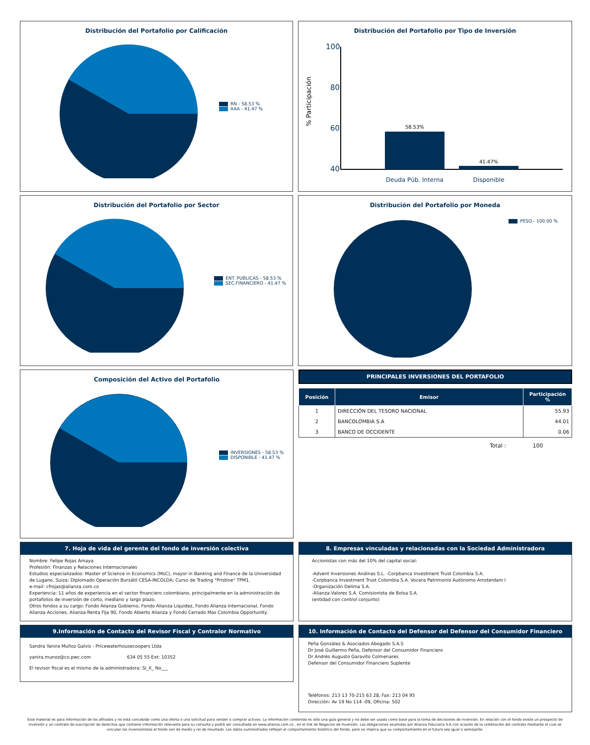Distribución del Portafolio por Calificación
RN - 58.53 %
AAA - 41.47 %
Distribución del Portafolio por Tipo de Inversión
% Participación
100
80
60
40
58.53%
41.47%
Deuda Púb. Interna
Disponible
Distribución del Portafolio por Sector
ENT. PUBLICAS - 58.53 %
SEC.FINANCIERO - 41.47 %
Distribución del Portafolio por Moneda
PESO - 100.00 %
Composición del Activo del Portafolio
INVERSIONES - 58.53 %
DISPONIBLE - 41.47 %
PRINCIPALES INVERSIONES DEL PORTAFOLIO
| Posición | Emisor | Participación % |
| --- | --- | --- |
| 1 | DIRECCIÓN DEL TESORO NACIONAL | 55.93 |
| 2 | BANCOLOMBIA S.A | 44.01 |
| 3 | BANCO DE OCCIDENTE | 0.06 |
Total : 100
7. Hoja de vida del gerente del fondo de inversión colectiva
Nombre: Felipe Rojas Amaya
Profesión: Finanzas y Relaciones Internacionales
Estudios especializados: Master of Science in Economics (MsC), mayor in Banking and Finance de la Universidad de Lugano, Suiza; Diplomado Operación Bursátil CESA-INCOLDA; Curso de Trading "Pristine" TPM1.
e-mail: cfrojas@alianza.com.co
Experiencia: 11 años de experiencia en el sector financiero colombiano, principalmente en la administración de portafolios de inversión de corto, mediano y largo plazo.
Otros fondos a su cargo: Fondo Alianza Gobierno, Fondo Alianza Liquidez, Fondo Alianza Internacional, Fondo Alianza Acciones, Alianza Renta Fija 90, Fondo Abierto Alianza y Fondo Cerrado Mas Colombia Opportunity.
8. Empresas vinculadas y relacionadas con la Sociedad Administradora
Accionistas con más del 10% del capital social:
-Advent Inversiones Andinas S.L. -Corpbanca Investment Trust Colombia S.A.
-Corpbanca Investment Trust Colombia S.A. Vocera Patrimonio Autónomo Amsterdam I
-Organización Delima S.A.
-Alianza Valores S.A. Comisionista de Bolsa S.A.
(entidad con control conjunto)
9.Información de Contacto del Revisor Fiscal y Contralor Normativo
Sandra Yanira Muñoz Galvis - Pricewaterhousecoopers Ltda
yanira.munoz@co.pwc.com 634 05 55 Ext: 10352
El revisor fiscal es el mismo de la administradora: Si_X_ No___
10. Información de Contacto del Defensor del Defensor del Consumidor Financiero
Peña González & Asociados Abogado S.A.S
Dr José Guillermo Peña, Defensor del Consumidor Financiero
Dr Andrés Augusto Garavito Colmenares
Defensor del Consumidor Financiero Suplente
Teléfonos: 213 13 70-215 63 28, Fax: 213 04 95
Dirección: Av 19 No 114 -09, Oficina: 502
Este material es para información de los afiliados y no está concebido como una oferta o una solicitud para vender o comprar activos. La información contenida es sólo una guía general y no debe ser usada como base para la toma de decisiones de inversión. En relación con el fondo existe un prospecto de inversión y un contrato de suscripción de derechos que contiene información relevante para su consulta y podrá ser consultada en www.alianza.com.co , en el link de Negocios de Inversión. Las obligaciones asumidas por Alianza Fiduciaria S.A con ocasión de la celebración del contrato mediante el cual se vinculan los inversionistas al fondo son de medio y no de resultado. Los datos suministrados reflejan el comportamiento histórico del fondo, pero no implica que su comportamiento en el futuro sea igual o semejante.